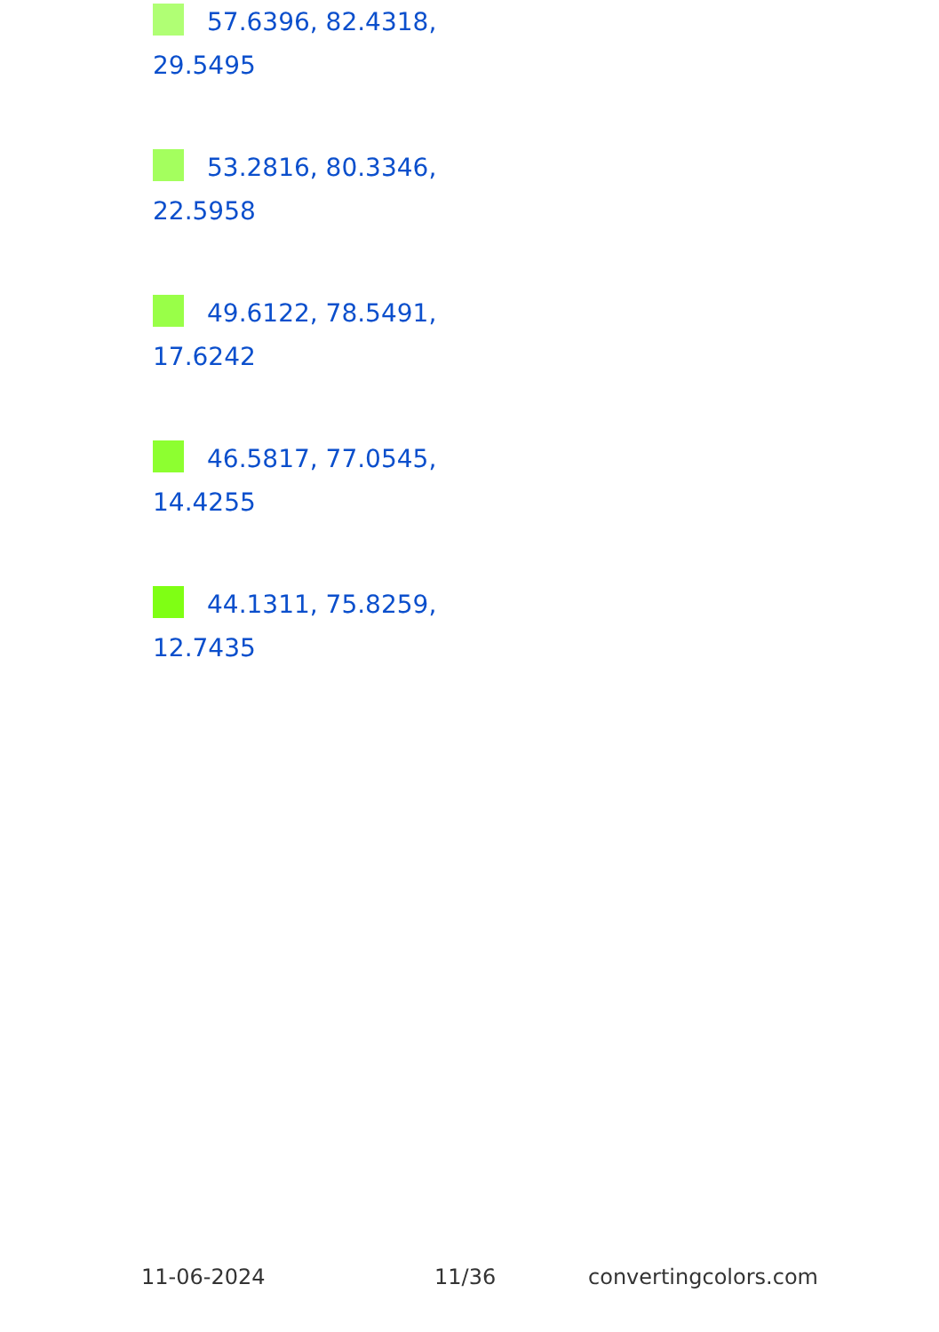57.6396, 82.4318, 29.5495
53.2816, 80.3346, 22.5958
49.6122, 78.5491, 17.6242
46.5817, 77.0545, 14.4255
44.1311, 75.8259, 12.7435
11-06-2024 11/36 convertingcolors.com